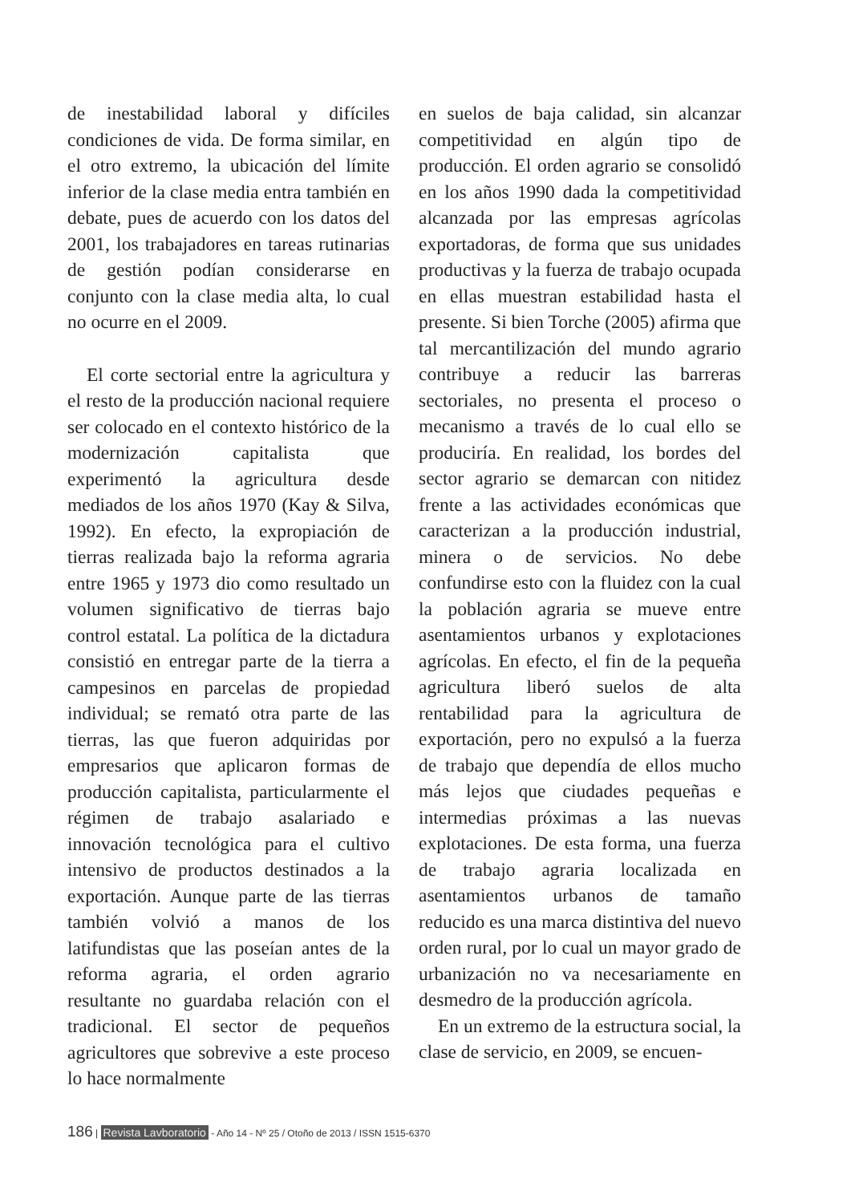de inestabilidad laboral y difíciles condiciones de vida. De forma similar, en el otro extremo, la ubicación del límite inferior de la clase media entra también en debate, pues de acuerdo con los datos del 2001, los trabajadores en tareas rutinarias de gestión podían considerarse en conjunto con la clase media alta, lo cual no ocurre en el 2009.
El corte sectorial entre la agricultura y el resto de la producción nacional requiere ser colocado en el contexto histórico de la modernización capitalista que experimentó la agricultura desde mediados de los años 1970 (Kay & Silva, 1992). En efecto, la expropiación de tierras realizada bajo la reforma agraria entre 1965 y 1973 dio como resultado un volumen significativo de tierras bajo control estatal. La política de la dictadura consistió en entregar parte de la tierra a campesinos en parcelas de propiedad individual; se remató otra parte de las tierras, las que fueron adquiridas por empresarios que aplicaron formas de producción capitalista, particularmente el régimen de trabajo asalariado e innovación tecnológica para el cultivo intensivo de productos destinados a la exportación. Aunque parte de las tierras también volvió a manos de los latifundistas que las poseían antes de la reforma agraria, el orden agrario resultante no guardaba relación con el tradicional. El sector de pequeños agricultores que sobrevive a este proceso lo hace normalmente
en suelos de baja calidad, sin alcanzar competitividad en algún tipo de producción. El orden agrario se consolidó en los años 1990 dada la competitividad alcanzada por las empresas agrícolas exportadoras, de forma que sus unidades productivas y la fuerza de trabajo ocupada en ellas muestran estabilidad hasta el presente. Si bien Torche (2005) afirma que tal mercantilización del mundo agrario contribuye a reducir las barreras sectoriales, no presenta el proceso o mecanismo a través de lo cual ello se produciría. En realidad, los bordes del sector agrario se demarcan con nitidez frente a las actividades económicas que caracterizan a la producción industrial, minera o de servicios. No debe confundirse esto con la fluidez con la cual la población agraria se mueve entre asentamientos urbanos y explotaciones agrícolas. En efecto, el fin de la pequeña agricultura liberó suelos de alta rentabilidad para la agricultura de exportación, pero no expulsó a la fuerza de trabajo que dependía de ellos mucho más lejos que ciudades pequeñas e intermedias próximas a las nuevas explotaciones. De esta forma, una fuerza de trabajo agraria localizada en asentamientos urbanos de tamaño reducido es una marca distintiva del nuevo orden rural, por lo cual un mayor grado de urbanización no va necesariamente en desmedro de la producción agrícola.
En un extremo de la estructura social, la clase de servicio, en 2009, se encuen-
186 | Revista Lavboratorio - Año 14 - Nº 25 / Otoño de 2013 / ISSN 1515-6370